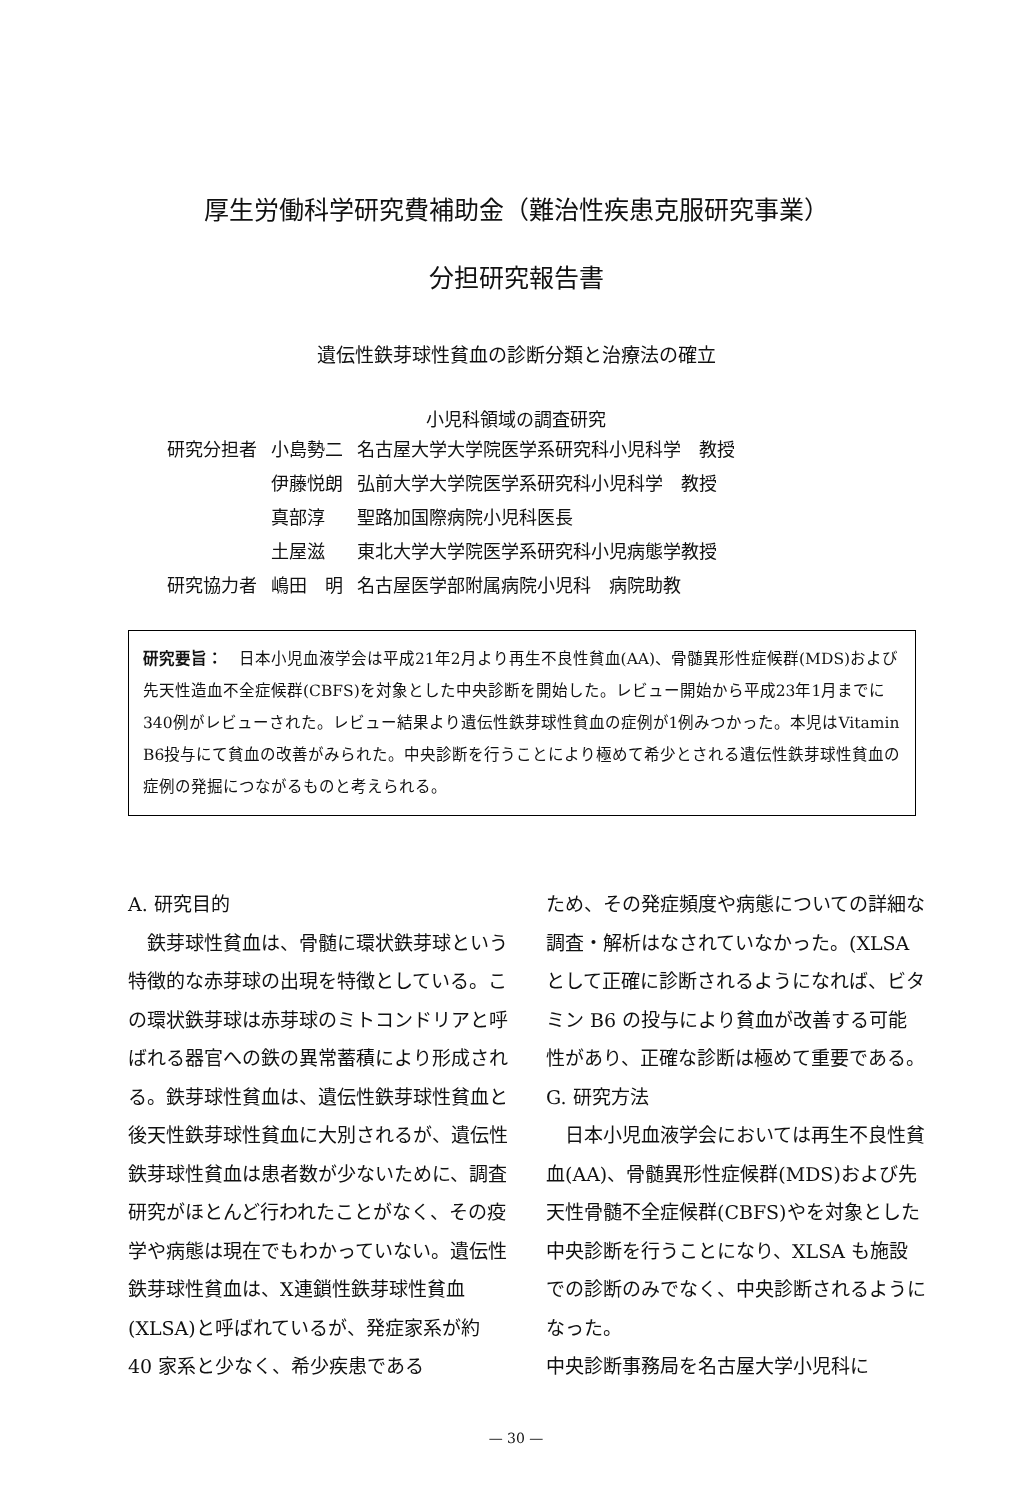厚生労働科学研究費補助金（難治性疾患克服研究事業）
分担研究報告書
遺伝性鉄芽球性貧血の診断分類と治療法の確立
小児科領域の調査研究
| 研究分担者 | 小島勢二 | 名古屋大学大学院医学系研究科小児科学 教授 |
| | 伊藤悦朗 | 弘前大学大学院医学系研究科小児科学 教授 |
| | 真部淳 | 聖路加国際病院小児科医長 |
| | 土屋滋 | 東北大学大学院医学系研究科小児病態学教授 |
| 研究協力者 | 嶋田 明 | 名古屋医学部附属病院小児科 病院助教 |
研究要旨：　日本小児血液学会は平成21年2月より再生不良性貧血(AA)、骨髄異形性症候群(MDS)および先天性造血不全症候群(CBFS)を対象とした中央診断を開始した。レビュー開始から平成23年1月までに340例がレビューされた。レビュー結果より遺伝性鉄芽球性貧血の症例が1例みつかった。本児はVitamin B6投与にて貧血の改善がみられた。中央診断を行うことにより極めて希少とされる遺伝性鉄芽球性貧血の症例の発掘につながるものと考えられる。
A. 研究目的
　鉄芽球性貧血は、骨髄に環状鉄芽球という特徴的な赤芽球の出現を特徴としている。この環状鉄芽球は赤芽球のミトコンドリアと呼ばれる器官への鉄の異常蓄積により形成される。鉄芽球性貧血は、遺伝性鉄芽球性貧血と後天性鉄芽球性貧血に大別されるが、遺伝性鉄芽球性貧血は患者数が少ないために、調査研究がほとんど行われたことがなく、その疫学や病態は現在でもわかっていない。遺伝性鉄芽球性貧血は、X連鎖性鉄芽球性貧血(XLSA)と呼ばれているが、発症家系が約 40 家系と少なく、希少疾患である
ため、その発症頻度や病態についての詳細な調査・解析はなされていなかった。(XLSA として正確に診断されるようになれば、ビタミン B6 の投与により貧血が改善する可能性があり、正確な診断は極めて重要である。
G. 研究方法
　日本小児血液学会においては再生不良性貧血(AA)、骨髄異形性症候群(MDS)および先天性骨髄不全症候群(CBFS)やを対象とした中央診断を行うことになり、XLSA も施設での診断のみでなく、中央診断されるようになった。
中央診断事務局を名古屋大学小児科に
— 30 —